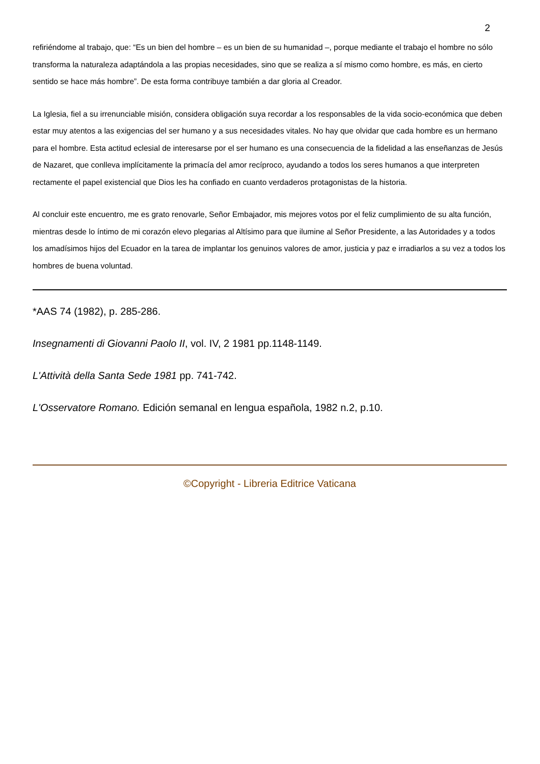2
refiriéndome al trabajo, que: “Es un bien del hombre – es un bien de su humanidad –, porque mediante el trabajo el hombre no sólo transforma la naturaleza adaptándola a las propias necesidades, sino que se realiza a sí mismo como hombre, es más, en cierto sentido se hace más hombre”. De esta forma contribuye también a dar gloria al Creador.
La Iglesia, fiel a su irrenunciable misión, considera obligación suya recordar a los responsables de la vida socio-económica que deben estar muy atentos a las exigencias del ser humano y a sus necesidades vitales. No hay que olvidar que cada hombre es un hermano para el hombre. Esta actitud eclesial de interesarse por el ser humano es una consecuencia de la fidelidad a las enseñanzas de Jesús de Nazaret, que conlleva implícitamente la primacía del amor recíproco, ayudando a todos los seres humanos a que interpreten rectamente el papel existencial que Dios les ha confiado en cuanto verdaderos protagonistas de la historia.
Al concluir este encuentro, me es grato renovarle, Señor Embajador, mis mejores votos por el feliz cumplimiento de su alta función, mientras desde lo íntimo de mi corazón elevo plegarias al Altísimo para que ilumine al Señor Presidente, a las Autoridades y a todos los amadísimos hijos del Ecuador en la tarea de implantar los genuinos valores de amor, justicia y paz e irradiarlos a su vez a todos los hombres de buena voluntad.
*AAS 74 (1982), p. 285-286.
Insegnamenti di Giovanni Paolo II, vol. IV, 2 1981 pp.1148-1149.
L'Attività della Santa Sede 1981 pp. 741-742.
L'Osservatore Romano. Edición semanal en lengua española, 1982 n.2, p.10.
©Copyright - Libreria Editrice Vaticana